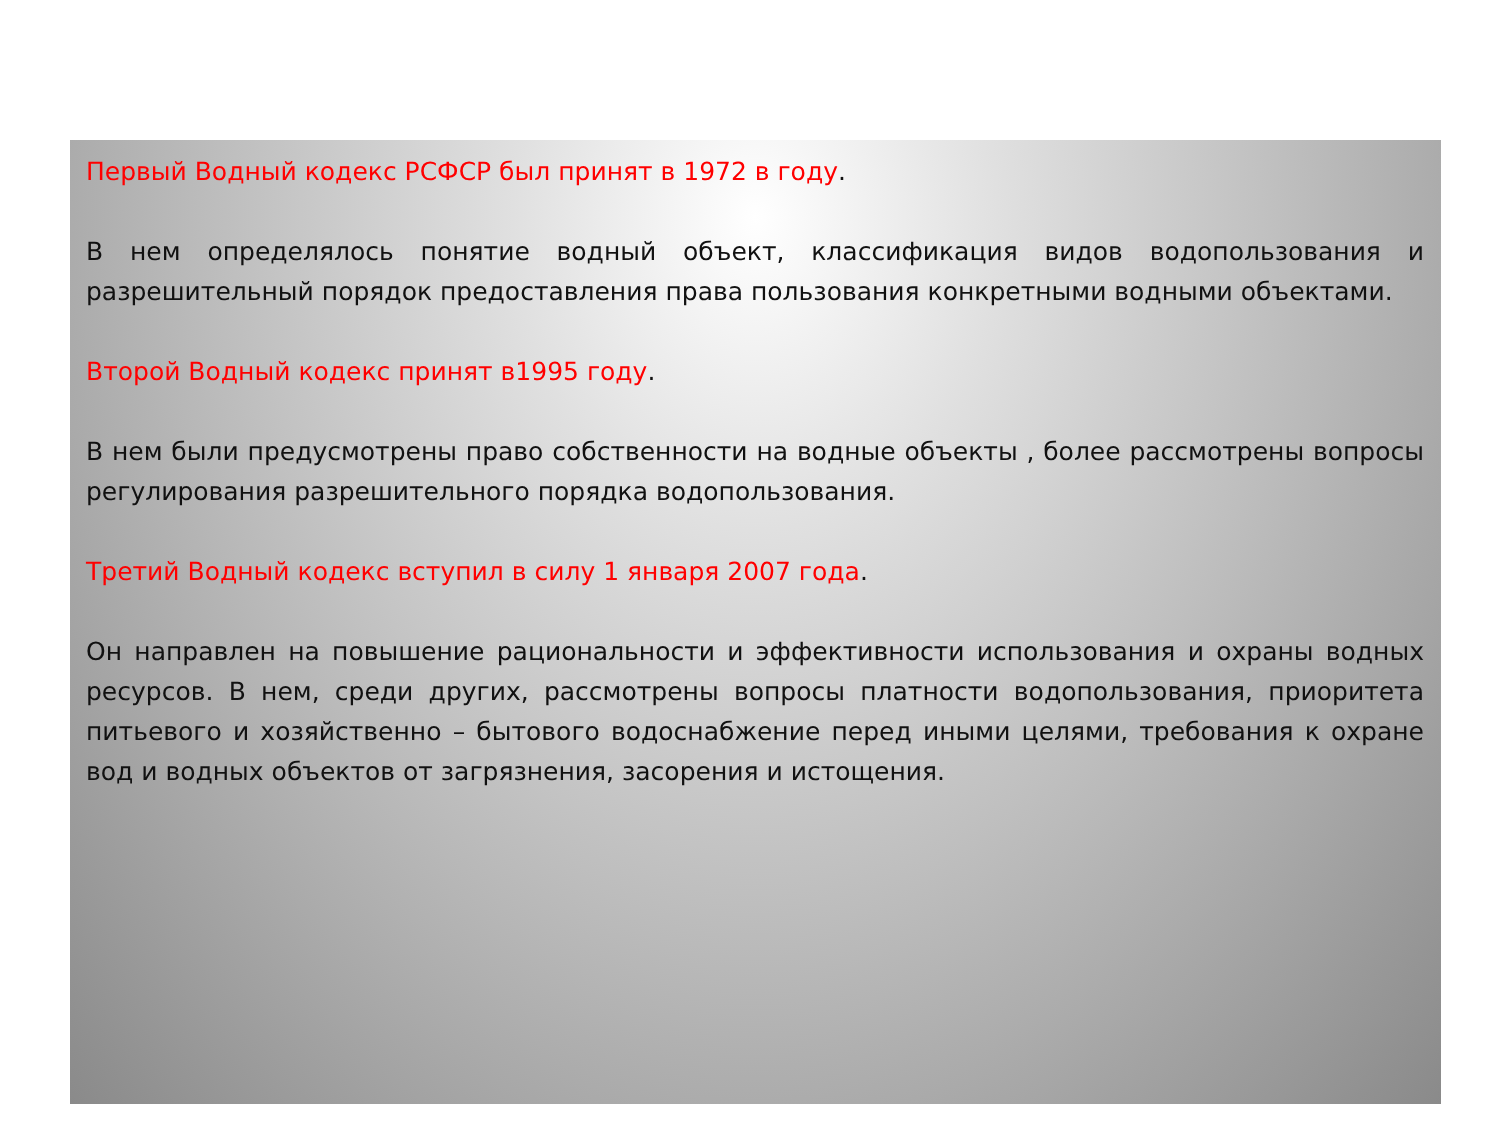Первый Водный кодекс РСФСР был принят в 1972 в году.
В нем определялось понятие водный объект, классификация видов водопользования и разрешительный порядок предоставления права пользования конкретными водными объектами.
Второй Водный кодекс принят в1995 году.
В нем были предусмотрены право собственности на водные объекты , более рассмотрены вопросы регулирования разрешительного порядка водопользования.
Третий Водный кодекс вступил в силу 1 января 2007 года.
Он направлен на повышение рациональности и эффективности использования и охраны водных ресурсов. В нем, среди других, рассмотрены вопросы платности водопользования, приоритета питьевого и хозяйственно – бытового водоснабжение перед иными целями, требования к охране вод и водных объектов от загрязнения, засорения и истощения.